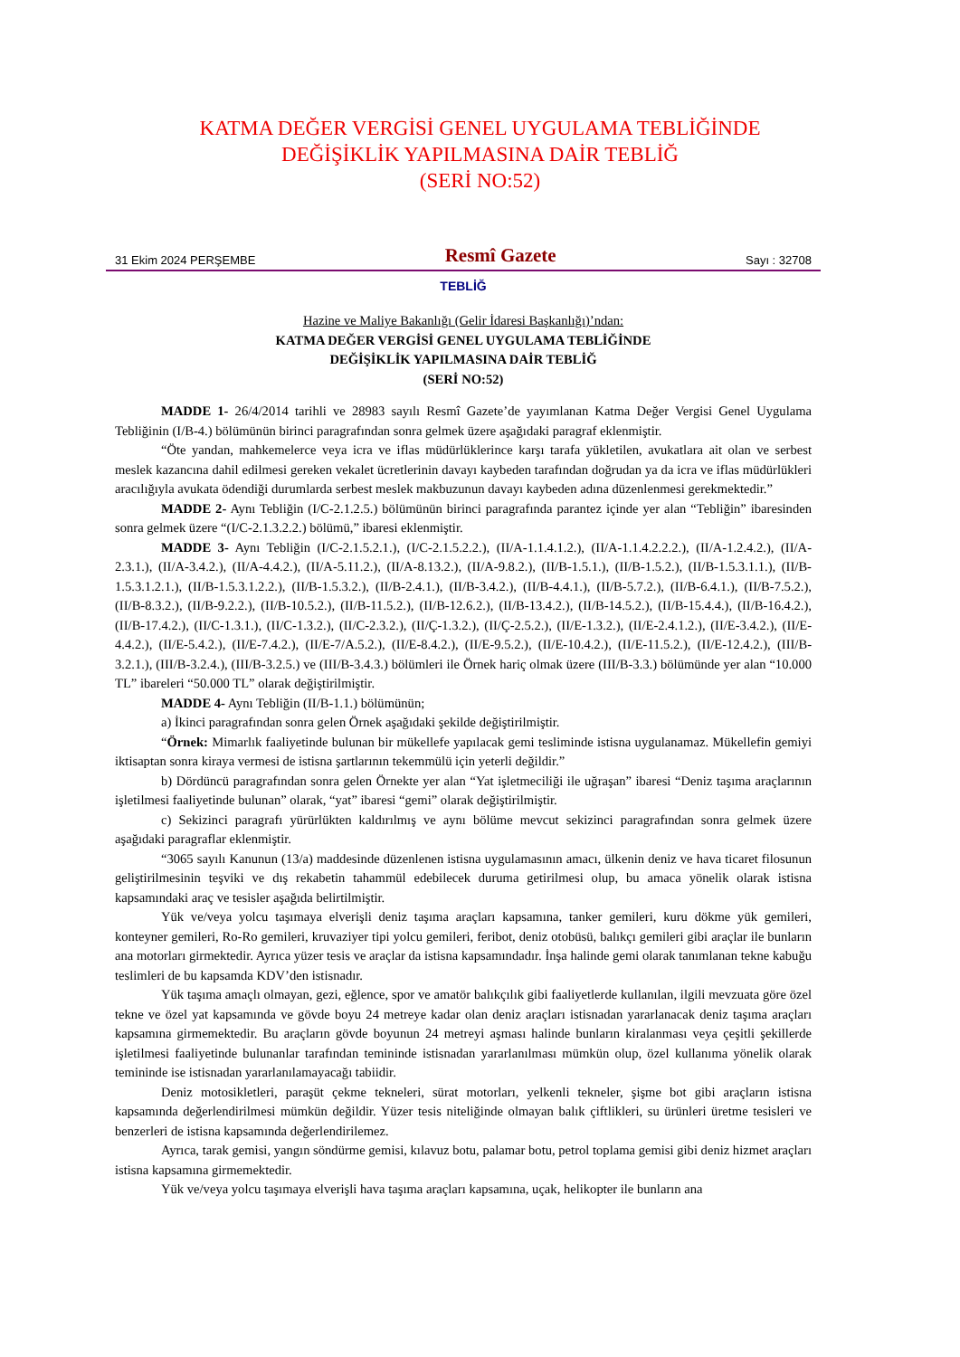KATMA DEĞER VERGİSİ GENEL UYGULAMA TEBLİĞİNDE
DEĞİŞİKLİK YAPILMASINA DAİR TEBLİĞ
(SERİ NO:52)
31 Ekim 2024 PERŞEMBE Resmî Gazete Sayı : 32708
TEBLİĞ
Hazine ve Maliye Bakanlığı (Gelir İdaresi Başkanlığı)’ndan:
KATMA DEĞER VERGİSİ GENEL UYGULAMA TEBLİĞİNDE
DEĞİŞİKLİK YAPILMASINA DAİR TEBLİĞ
(SERİ NO:52)
MADDE 1- 26/4/2014 tarihli ve 28983 sayılı Resmî Gazete’de yayımlanan Katma Değer Vergisi Genel Uygulama Tebliğinin (I/B-4.) bölümünün birinci paragrafından sonra gelmek üzere aşağıdaki paragraf eklenmiştir.
“Öte yandan, mahkemelerce veya icra ve iflas müdürlüklerince karşı tarafa yükletilen, avukatlara ait olan ve serbest meslek kazancına dahil edilmesi gereken vekalet ücretlerinin davayı kaybeden tarafından doğrudan ya da icra ve iflas müdürlükleri aracılığıyla avukata ödendiği durumlarda serbest meslek makbuzunun davayı kaybeden adına düzenlenmesi gerekmektedir.”
MADDE 2- Aynı Tebliğin (I/C-2.1.2.5.) bölümünün birinci paragrafında parantez içinde yer alan “Tebliğin” ibaresinden sonra gelmek üzere “(I/C-2.1.3.2.2.) bölümü,” ibaresi eklenmiştir.
MADDE 3- Aynı Tebliğin (I/C-2.1.5.2.1.), (I/C-2.1.5.2.2.), (II/A-1.1.4.1.2.), (II/A-1.1.4.2.2.2.), (II/A-1.2.4.2.), (II/A-2.3.1.), (II/A-3.4.2.), (II/A-4.4.2.), (II/A-5.11.2.), (II/A-8.13.2.), (II/A-9.8.2.), (II/B-1.5.1.), (II/B-1.5.2.), (II/B-1.5.3.1.1.), (II/B-1.5.3.1.2.1.), (II/B-1.5.3.1.2.2.), (II/B-1.5.3.2.), (II/B-2.4.1.), (II/B-3.4.2.), (II/B-4.4.1.), (II/B-5.7.2.), (II/B-6.4.1.), (II/B-7.5.2.), (II/B-8.3.2.), (II/B-9.2.2.), (II/B-10.5.2.), (II/B-11.5.2.), (II/B-12.6.2.), (II/B-13.4.2.), (II/B-14.5.2.), (II/B-15.4.4.), (II/B-16.4.2.), (II/B-17.4.2.), (II/C-1.3.1.), (II/C-1.3.2.), (II/C-2.3.2.), (II/Ç-1.3.2.), (II/Ç-2.5.2.), (II/E-1.3.2.), (II/E-2.4.1.2.), (II/E-3.4.2.), (II/E-4.4.2.), (II/E-5.4.2.), (II/E-7.4.2.), (II/E-7/A.5.2.), (II/E-8.4.2.), (II/E-9.5.2.), (II/E-10.4.2.), (II/E-11.5.2.), (II/E-12.4.2.), (III/B-3.2.1.), (III/B-3.2.4.), (III/B-3.2.5.) ve (III/B-3.4.3.) bölümleri ile Örnek hariç olmak üzere (III/B-3.3.) bölümünde yer alan “10.000 TL” ibareleri “50.000 TL” olarak değiştirilmiştir.
MADDE 4- Aynı Tebliğin (II/B-1.1.) bölümünün;
a) İkinci paragrafından sonra gelen Örnek aşağıdaki şekilde değiştirilmiştir.
“Örnek: Mimarlık faaliyetinde bulunan bir mükellefe yapılacak gemi tesliminde istisna uygulanamaz. Mükellefin gemiyi iktisaptan sonra kiraya vermesi de istisna şartlarının tekemmülü için yeterli değildir.”
b) Dördüncü paragrafından sonra gelen Örnekte yer alan “Yat işletmeciliği ile uğraşan” ibaresi “Deniz taşıma araçlarının işletilmesi faaliyetinde bulunan” olarak, “yat” ibaresi “gemi” olarak değiştirilmiştir.
c) Sekizinci paragrafı yürürlükten kaldırılmış ve aynı bölüme mevcut sekizinci paragrafından sonra gelmek üzere aşağıdaki paragraflar eklenmiştir.
“3065 sayılı Kanunun (13/a) maddesinde düzenlenen istisna uygulamasının amacı, ülkenin deniz ve hava ticaret filosunun geliştirilmesinin teşviki ve dış rekabetin tahammül edebilecek duruma getirilmesi olup, bu amaca yönelik olarak istisna kapsamındaki araç ve tesisler aşağıda belirtilmiştir.
Yük ve/veya yolcu taşımaya elverişli deniz taşıma araçları kapsamına, tanker gemileri, kuru dökme yük gemileri, konteyner gemileri, Ro-Ro gemileri, kruvaziyer tipi yolcu gemileri, feribot, deniz otobüsü, balıkçı gemileri gibi araçlar ile bunların ana motorları girmektedir. Ayrıca yüzer tesis ve araçlar da istisna kapsamındadır. İnşa halinde gemi olarak tanımlanan tekne kabuğu teslimleri de bu kapsamda KDV’den istisnadır.
Yük taşıma amaçlı olmayan, gezi, eğlence, spor ve amatör balıkçılık gibi faaliyetlerde kullanılan, ilgili mevzuata göre özel tekne ve özel yat kapsamında ve gövde boyu 24 metreye kadar olan deniz araçları istisnadan yararlanacak deniz taşıma araçları kapsamına girmemektedir. Bu araçların gövde boyunun 24 metreyi aşması halinde bunların kiralanması veya çeşitli şekillerde işletilmesi faaliyetinde bulunanlar tarafından temininde istisnadan yararlanılması mümkün olup, özel kullanıma yönelik olarak temininde ise istisnadan yararlanılamayacağı tabiidir.
Deniz motosikletleri, paraşüt çekme tekneleri, sürat motorları, yelkenli tekneler, şişme bot gibi araçların istisna kapsamında değerlendirilmesi mümkün değildir. Yüzer tesis niteliğinde olmayan balık çiftlikleri, su ürünleri üretme tesisleri ve benzerleri de istisna kapsamında değerlendirilemez.
Ayrıca, tarak gemisi, yangın söndürme gemisi, kılavuz botu, palamar botu, petrol toplama gemisi gibi deniz hizmet araçları istisna kapsamına girmemektedir.
Yük ve/veya yolcu taşımaya elverişli hava taşıma araçları kapsamına, uçak, helikopter ile bunların ana